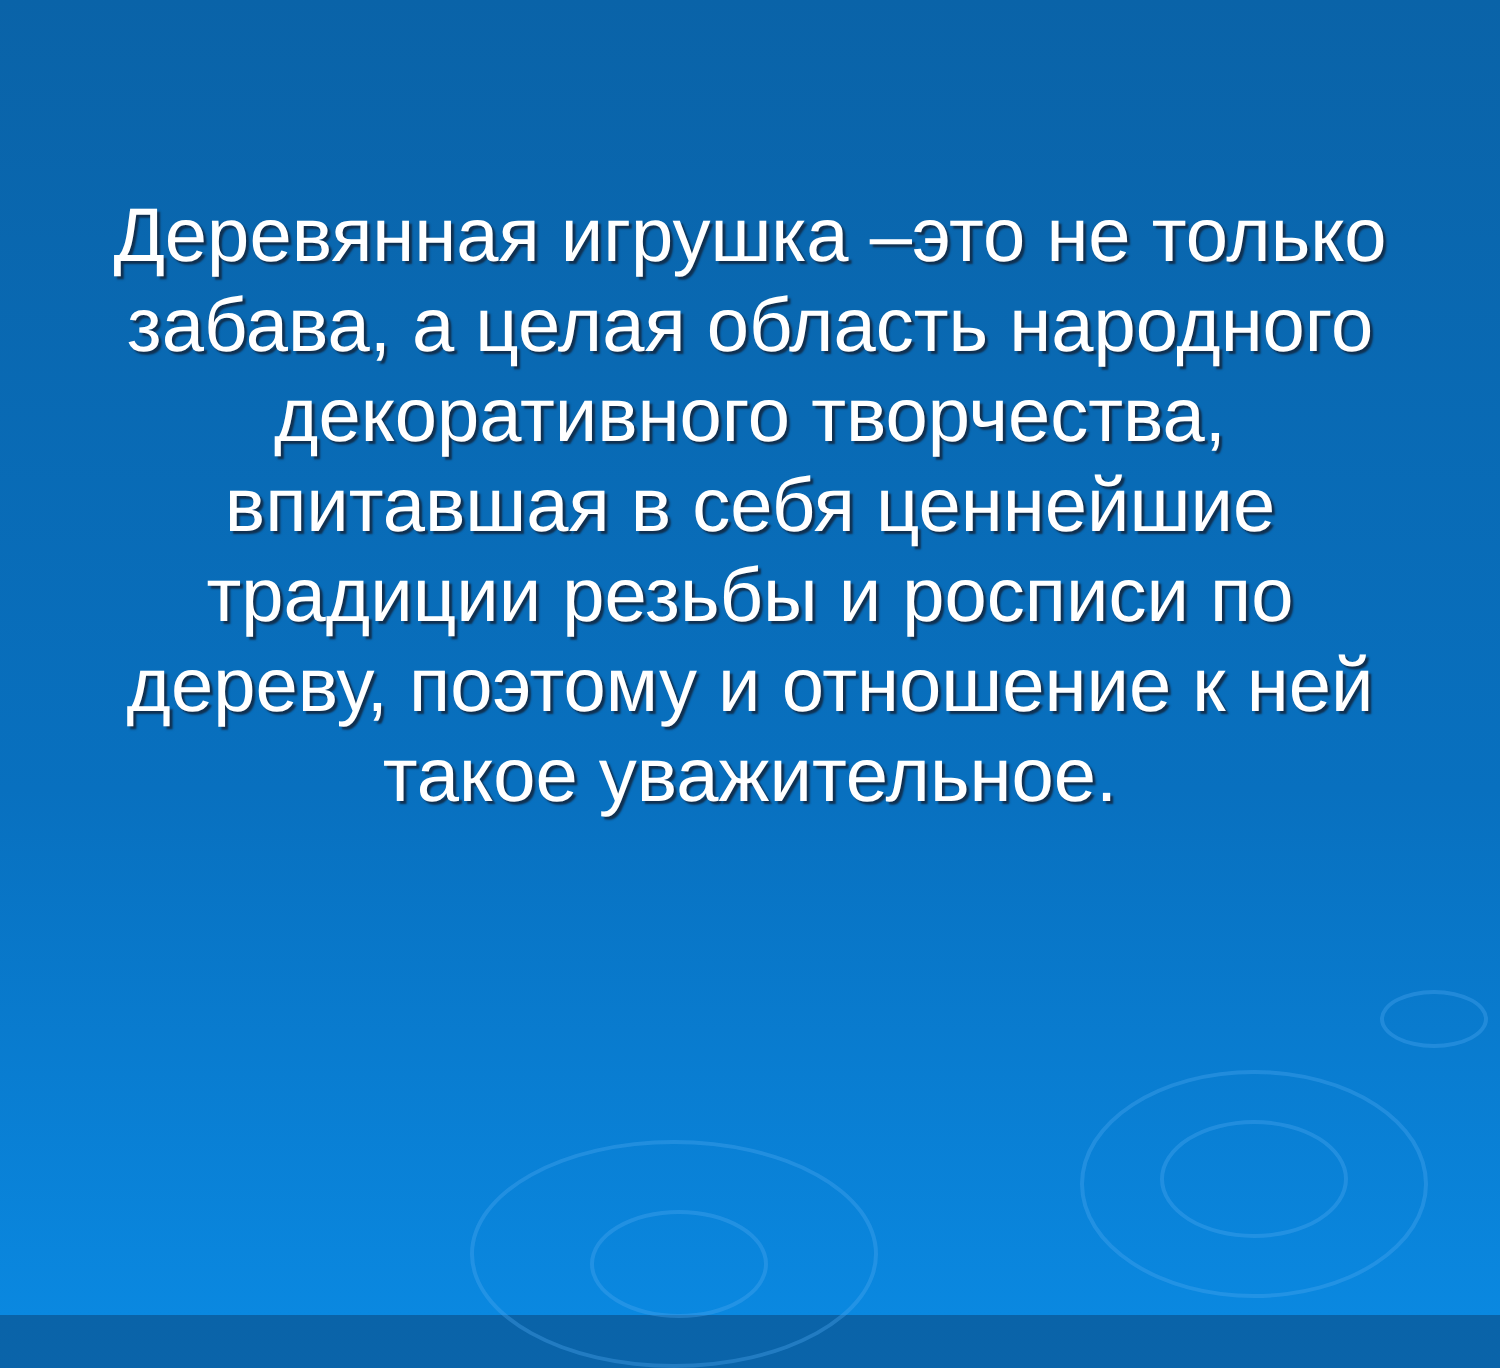Деревянная игрушка –это не только забава, а целая область народного декоративного творчества, впитавшая в себя ценнейшие традиции резьбы и росписи по дереву, поэтому и отношение к ней такое уважительное.